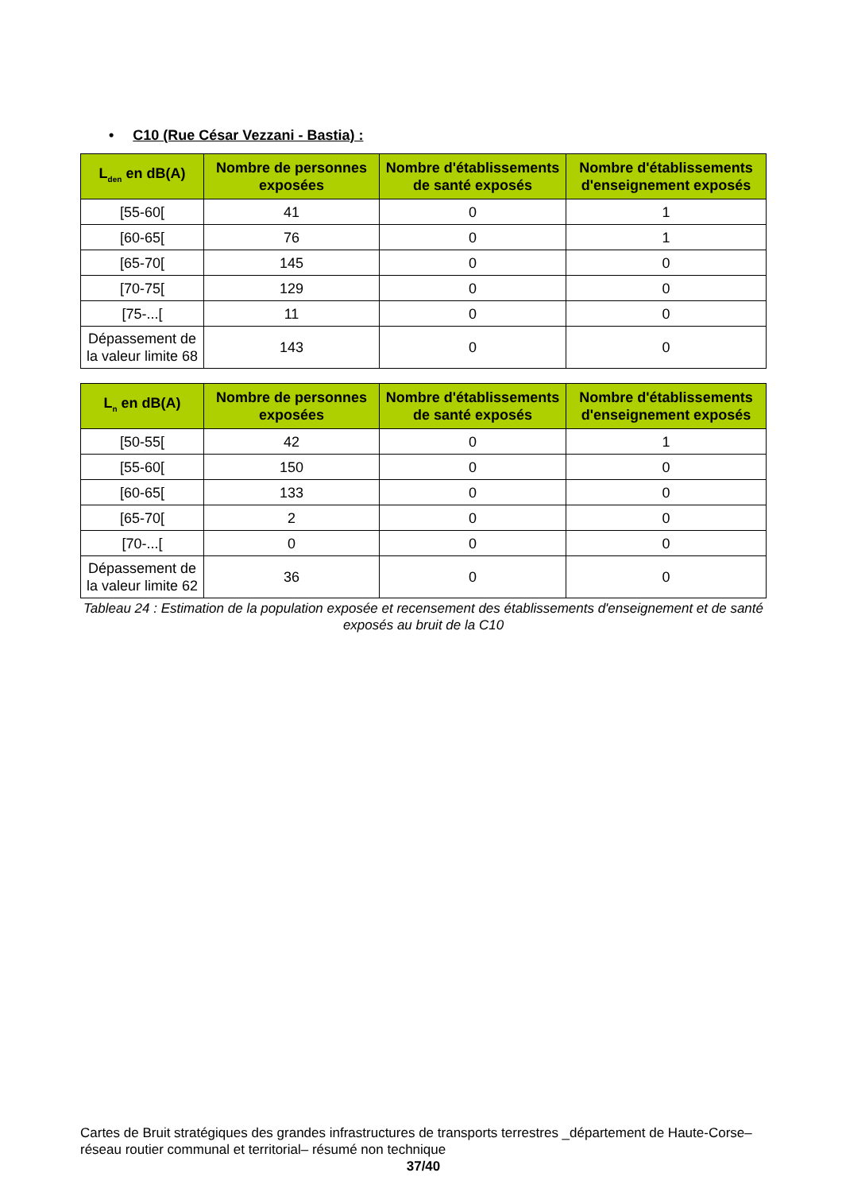• C10 (Rue César Vezzani - Bastia) :
| L<sub>den</sub> en dB(A) | Nombre de personnes exposées | Nombre d'établissements de santé exposés | Nombre d'établissements d'enseignement exposés |
| --- | --- | --- | --- |
| [55-60[ | 41 | 0 | 1 |
| [60-65[ | 76 | 0 | 1 |
| [65-70[ | 145 | 0 | 0 |
| [70-75[ | 129 | 0 | 0 |
| [75-...[ | 11 | 0 | 0 |
| Dépassement de la valeur limite 68 | 143 | 0 | 0 |
| L<sub>n</sub> en dB(A) | Nombre de personnes exposées | Nombre d'établissements de santé exposés | Nombre d'établissements d'enseignement exposés |
| --- | --- | --- | --- |
| [50-55[ | 42 | 0 | 1 |
| [55-60[ | 150 | 0 | 0 |
| [60-65[ | 133 | 0 | 0 |
| [65-70[ | 2 | 0 | 0 |
| [70-...[ | 0 | 0 | 0 |
| Dépassement de la valeur limite 62 | 36 | 0 | 0 |
Tableau 24 : Estimation de la population exposée et recensement des établissements d'enseignement et de santé exposés au bruit de la C10
Cartes de Bruit stratégiques des grandes infrastructures de transports terrestres _département de Haute-Corse– réseau routier communal et territorial– résumé non technique
37/40